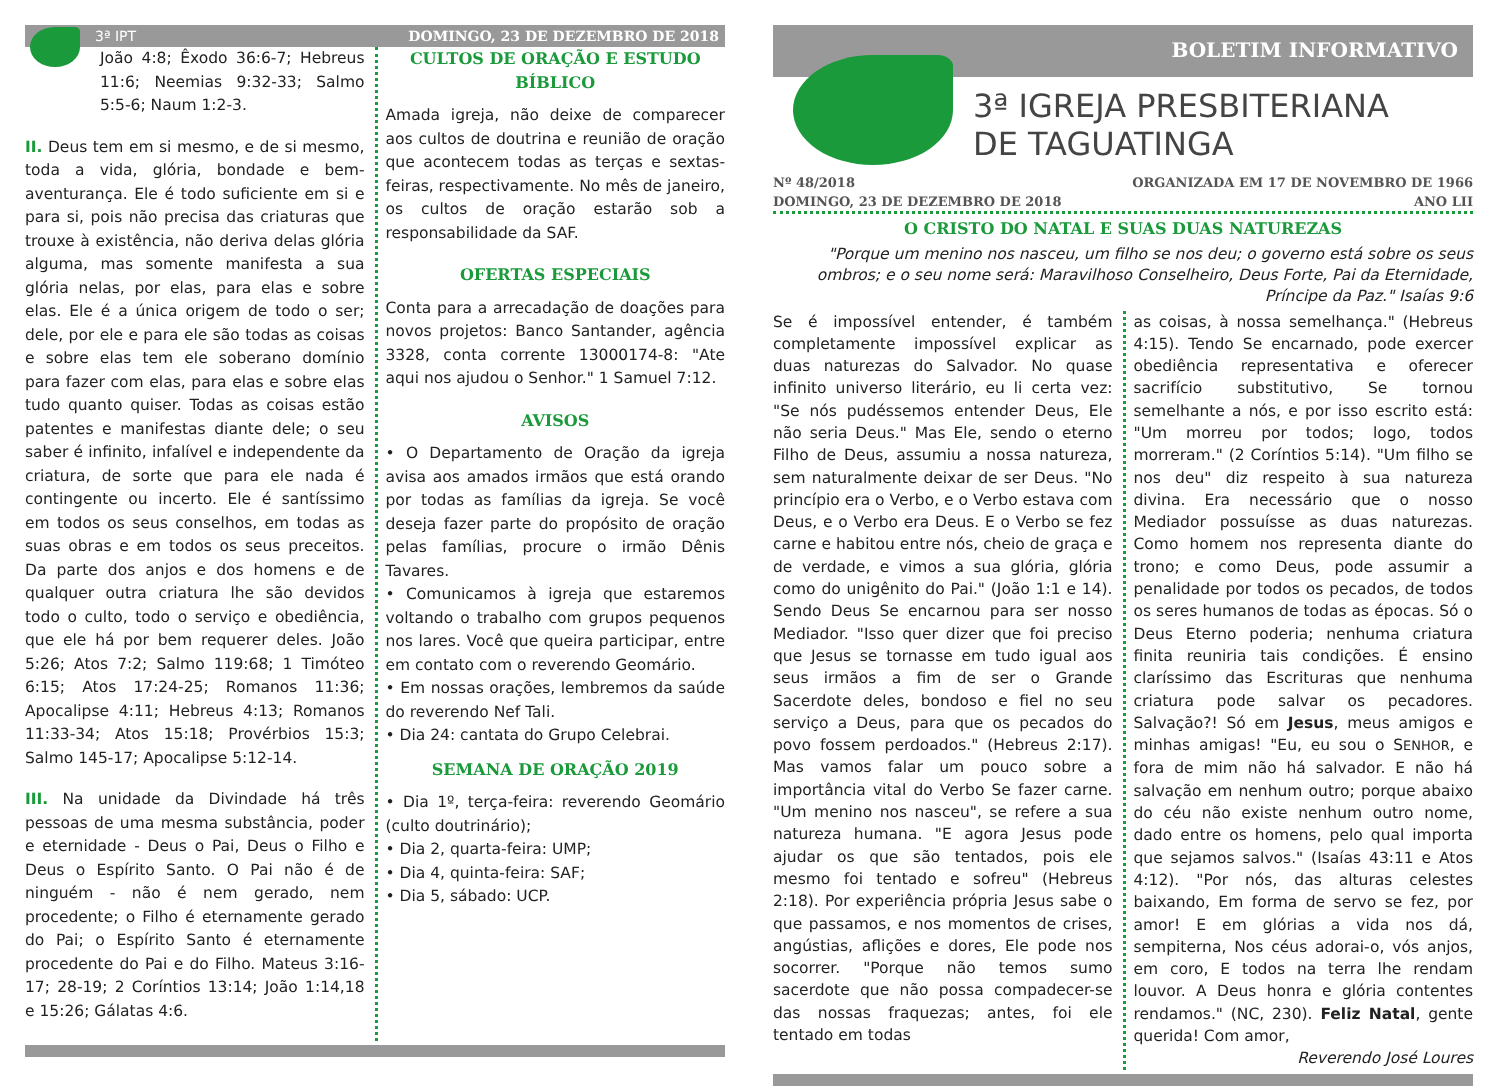3ª IPT DOMINGO, 23 DE DEZEMBRO DE 2018
João 4:8; Êxodo 36:6-7; Hebreus 11:6; Neemias 9:32-33; Salmo 5:5-6; Naum 1:2-3.
II. Deus tem em si mesmo, e de si mesmo, toda a vida, glória, bondade e bem-aventurança. Ele é todo suficiente em si e para si, pois não precisa das criaturas que trouxe à existência, não deriva delas glória alguma, mas somente manifesta a sua glória nelas, por elas, para elas e sobre elas. Ele é a única origem de todo o ser; dele, por ele e para ele são todas as coisas e sobre elas tem ele soberano domínio para fazer com elas, para elas e sobre elas tudo quanto quiser. Todas as coisas estão patentes e manifestas diante dele; o seu saber é infinito, infalível e independente da criatura, de sorte que para ele nada é contingente ou incerto. Ele é santíssimo em todos os seus conselhos, em todas as suas obras e em todos os seus preceitos. Da parte dos anjos e dos homens e de qualquer outra criatura lhe são devidos todo o culto, todo o serviço e obediência, que ele há por bem requerer deles. João 5:26; Atos 7:2; Salmo 119:68; 1 Timóteo 6:15; Atos 17:24-25; Romanos 11:36; Apocalipse 4:11; Hebreus 4:13; Romanos 11:33-34; Atos 15:18; Provérbios 15:3; Salmo 145-17; Apocalipse 5:12-14.
III. Na unidade da Divindade há três pessoas de uma mesma substância, poder e eternidade - Deus o Pai, Deus o Filho e Deus o Espírito Santo. O Pai não é de ninguém - não é nem gerado, nem procedente; o Filho é eternamente gerado do Pai; o Espírito Santo é eternamente procedente do Pai e do Filho. Mateus 3:16-17; 28-19; 2 Coríntios 13:14; João 1:14,18 e 15:26; Gálatas 4:6.
CULTOS DE ORAÇÃO E ESTUDO BÍBLICO
Amada igreja, não deixe de comparecer aos cultos de doutrina e reunião de oração que acontecem todas as terças e sextas-feiras, respectivamente. No mês de janeiro, os cultos de oração estarão sob a responsabilidade da SAF.
OFERTAS ESPECIAIS
Conta para a arrecadação de doações para novos projetos: Banco Santander, agência 3328, conta corrente 13000174-8: "Ate aqui nos ajudou o Senhor." 1 Samuel 7:12.
AVISOS
• O Departamento de Oração da igreja avisa aos amados irmãos que está orando por todas as famílias da igreja. Se você deseja fazer parte do propósito de oração pelas famílias, procure o irmão Dênis Tavares.
• Comunicamos à igreja que estaremos voltando o trabalho com grupos pequenos nos lares. Você que queira participar, entre em contato com o reverendo Geomário.
• Em nossas orações, lembremos da saúde do reverendo Nef Tali.
• Dia 24: cantata do Grupo Celebrai.
SEMANA DE ORAÇÃO 2019
• Dia 1º, terça-feira: reverendo Geomário (culto doutrinário);
• Dia 2, quarta-feira: UMP;
• Dia 4, quinta-feira: SAF;
• Dia 5, sábado: UCP.
BOLETIM INFORMATIVO
3ª IGREJA PRESBITERIANA
DE TAGUATINGA
Nº 48/2018
DOMINGO, 23 DE DEZEMBRO DE 2018 ORGANIZADA EM 17 DE NOVEMBRO DE 1966
ANO LII
O CRISTO DO NATAL E SUAS DUAS NATUREZAS
"Porque um menino nos nasceu, um filho se nos deu; o governo está sobre os seus ombros; e o seu nome será: Maravilhoso Conselheiro, Deus Forte, Pai da Eternidade, Príncipe da Paz." Isaías 9:6
Se é impossível entender, é também completamente impossível explicar as duas naturezas do Salvador. No quase infinito universo literário, eu li certa vez: "Se nós pudéssemos entender Deus, Ele não seria Deus." Mas Ele, sendo o eterno Filho de Deus, assumiu a nossa natureza, sem naturalmente deixar de ser Deus. "No princípio era o Verbo, e o Verbo estava com Deus, e o Verbo era Deus. E o Verbo se fez carne e habitou entre nós, cheio de graça e de verdade, e vimos a sua glória, glória como do unigênito do Pai." (João 1:1 e 14). Sendo Deus Se encarnou para ser nosso Mediador. "Isso quer dizer que foi preciso que Jesus se tornasse em tudo igual aos seus irmãos a fim de ser o Grande Sacerdote deles, bondoso e fiel no seu serviço a Deus, para que os pecados do povo fossem perdoados." (Hebreus 2:17). Mas vamos falar um pouco sobre a importância vital do Verbo Se fazer carne. "Um menino nos nasceu", se refere a sua natureza humana. "E agora Jesus pode ajudar os que são tentados, pois ele mesmo foi tentado e sofreu" (Hebreus 2:18). Por experiência própria Jesus sabe o que passamos, e nos momentos de crises, angústias, aflições e dores, Ele pode nos socorrer. "Porque não temos sumo sacerdote que não possa compadecer-se das nossas fraquezas; antes, foi ele tentado em todas
as coisas, à nossa semelhança." (Hebreus 4:15). Tendo Se encarnado, pode exercer obediência representativa e oferecer sacrifício substitutivo, Se tornou semelhante a nós, e por isso escrito está: "Um morreu por todos; logo, todos morreram." (2 Coríntios 5:14). "Um filho se nos deu" diz respeito à sua natureza divina. Era necessário que o nosso Mediador possuísse as duas naturezas. Como homem nos representa diante do trono; e como Deus, pode assumir a penalidade por todos os pecados, de todos os seres humanos de todas as épocas. Só o Deus Eterno poderia; nenhuma criatura finita reuniria tais condições. É ensino claríssimo das Escrituras que nenhuma criatura pode salvar os pecadores. Salvação?! Só em Jesus, meus amigos e minhas amigas! "Eu, eu sou o SENHOR, e fora de mim não há salvador. E não há salvação em nenhum outro; porque abaixo do céu não existe nenhum outro nome, dado entre os homens, pelo qual importa que sejamos salvos." (Isaías 43:11 e Atos 4:12). "Por nós, das alturas celestes baixando, Em forma de servo se fez, por amor! E em glórias a vida nos dá, sempiterna, Nos céus adorai-o, vós anjos, em coro, E todos na terra lhe rendam louvor. A Deus honra e glória contentes rendamos." (NC, 230). Feliz Natal, gente querida! Com amor,
Reverendo José Loures